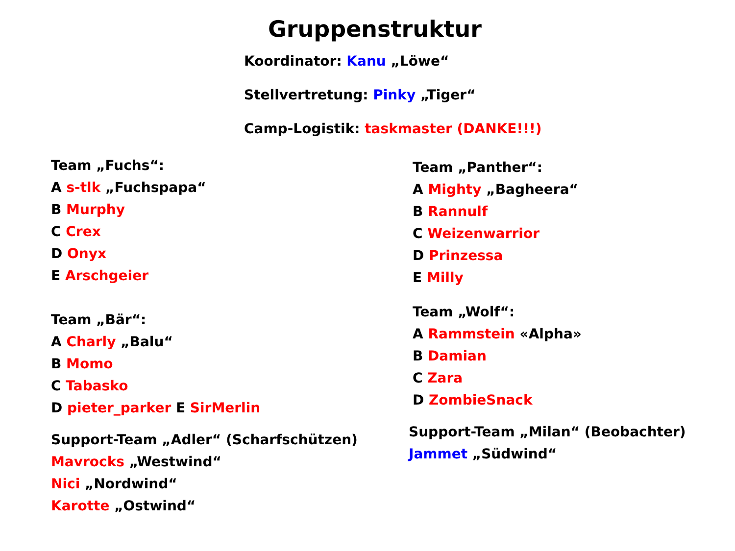Gruppenstruktur
Koordinator: Kanu „Löwe“
Stellvertretung: Pinky „Tiger“
Camp-Logistik: taskmaster (DANKE!!!)
Team „Fuchs“:
A s-tlk „Fuchspapa“
B Murphy
C Crex
D Onyx
E Arschgeier
Team „Bär“:
A Charly „Balu“
B Momo
C Tabasko
D pieter_parker E SirMerlin
Support-Team „Adler“ (Scharfschützen)
Mavrocks „Westwind“
Nici „Nordwind“
Karotte „Ostwind“
Team „Panther“:
A Mighty „Bagheera“
B Rannulf
C Weizenwarrior
D Prinzessa
E Milly
Team „Wolf“:
A Rammstein «Alpha»
B Damian
C Zara
D ZombieSnack
Support-Team „Milan“ (Beobachter)
Jammet „Südwind“